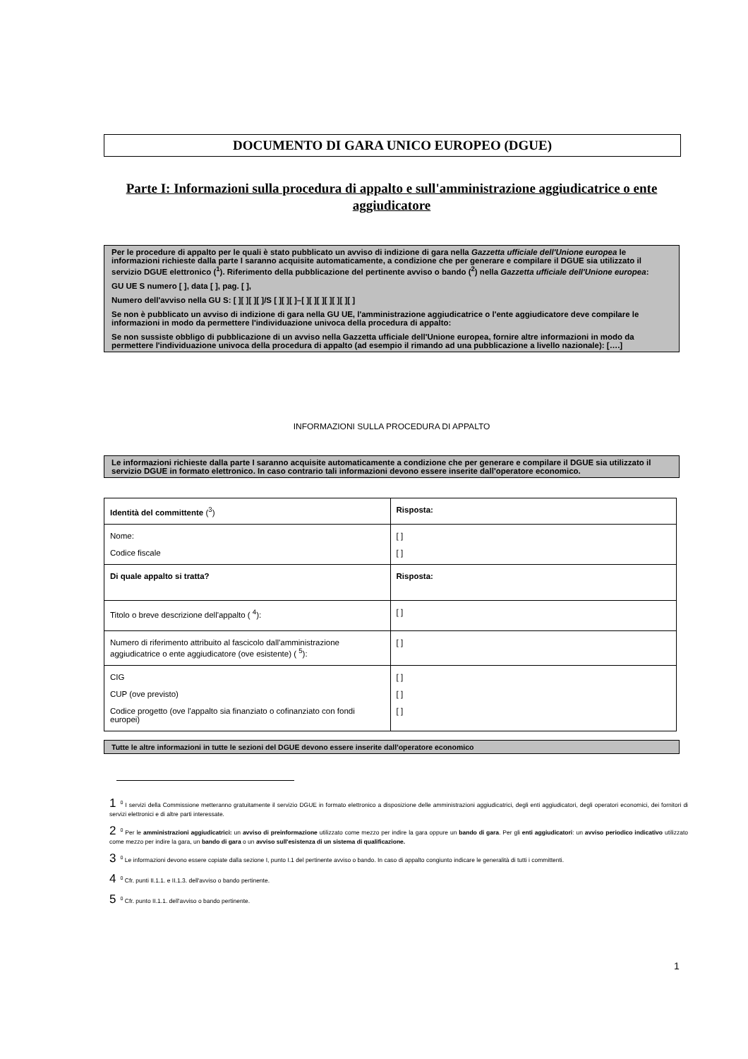DOCUMENTO DI GARA UNICO EUROPEO (DGUE)
Parte I: Informazioni sulla procedura di appalto e sull'amministrazione aggiudicatrice o ente aggiudicatore
Per le procedure di appalto per le quali è stato pubblicato un avviso di indizione di gara nella Gazzetta ufficiale dell'Unione europea le informazioni richieste dalla parte I saranno acquisite automaticamente, a condizione che per generare e compilare il DGUE sia utilizzato il servizio DGUE elettronico (<sup>1</sup>). Riferimento della pubblicazione del pertinente avviso o bando (<sup>2</sup>) nella Gazzetta ufficiale dell'Unione europea:
GU UE S numero [ ], data [ ], pag. [ ],
Numero dell'avviso nella GU S: [ ][ ][ ][ ]/S [ ][ ][ ]–[ ][ ][ ][ ][ ][ ][ ]
Se non è pubblicato un avviso di indizione di gara nella GU UE, l'amministrazione aggiudicatrice o l'ente aggiudicatore deve compilare le informazioni in modo da permettere l'individuazione univoca della procedura di appalto:
Se non sussiste obbligo di pubblicazione di un avviso nella Gazzetta ufficiale dell'Unione europea, fornire altre informazioni in modo da permettere l'individuazione univoca della procedura di appalto (ad esempio il rimando ad una pubblicazione a livello nazionale): [….]
INFORMAZIONI SULLA PROCEDURA DI APPALTO
Le informazioni richieste dalla parte I saranno acquisite automaticamente a condizione che per generare e compilare il DGUE sia utilizzato il servizio DGUE in formato elettronico. In caso contrario tali informazioni devono essere inserite dall'operatore economico.
| Identità del committente (<sup>3</sup>) | Risposta: |
| Nome: Codice fiscale | [ ] [ ] |
| Di quale appalto si tratta? | Risposta: |
| Titolo o breve descrizione dell'appalto ( <sup>4</sup>): | [ ] |
| Numero di riferimento attribuito al fascicolo dall'amministrazione aggiudicatrice o ente aggiudicatore (ove esistente) ( <sup>5</sup>): | [ ] |
| CIG CUP (ove previsto) Codice progetto (ove l'appalto sia finanziato o cofinanziato con fondi europei) | [ ] [ ] [ ] |
Tutte le altre informazioni in tutte le sezioni del DGUE devono essere inserite dall'operatore economico
1<sup>0</sup> I servizi della Commissione metteranno gratuitamente il servizio DGUE in formato elettronico a disposizione delle amministrazioni aggiudicatrici, degli enti aggiudicatori, degli operatori economici, dei fornitori di servizi elettronici e di altre parti interessate.
2<sup>0</sup> Per le amministrazioni aggiudicatrici: un avviso di preinformazione utilizzato come mezzo per indire la gara oppure un bando di gara. Per gli enti aggiudicatori: un avviso periodico indicativo utilizzato come mezzo per indire la gara, un bando di gara o un avviso sull'esistenza di un sistema di qualificazione.
3<sup>0</sup> Le informazioni devono essere copiate dalla sezione I, punto I.1 del pertinente avviso o bando. In caso di appalto congiunto indicare le generalità di tutti i committenti.
4<sup>0</sup> Cfr. punti II.1.1. e II.1.3. dell'avviso o bando pertinente.
5<sup>0</sup> Cfr. punto II.1.1. dell'avviso o bando pertinente.
1